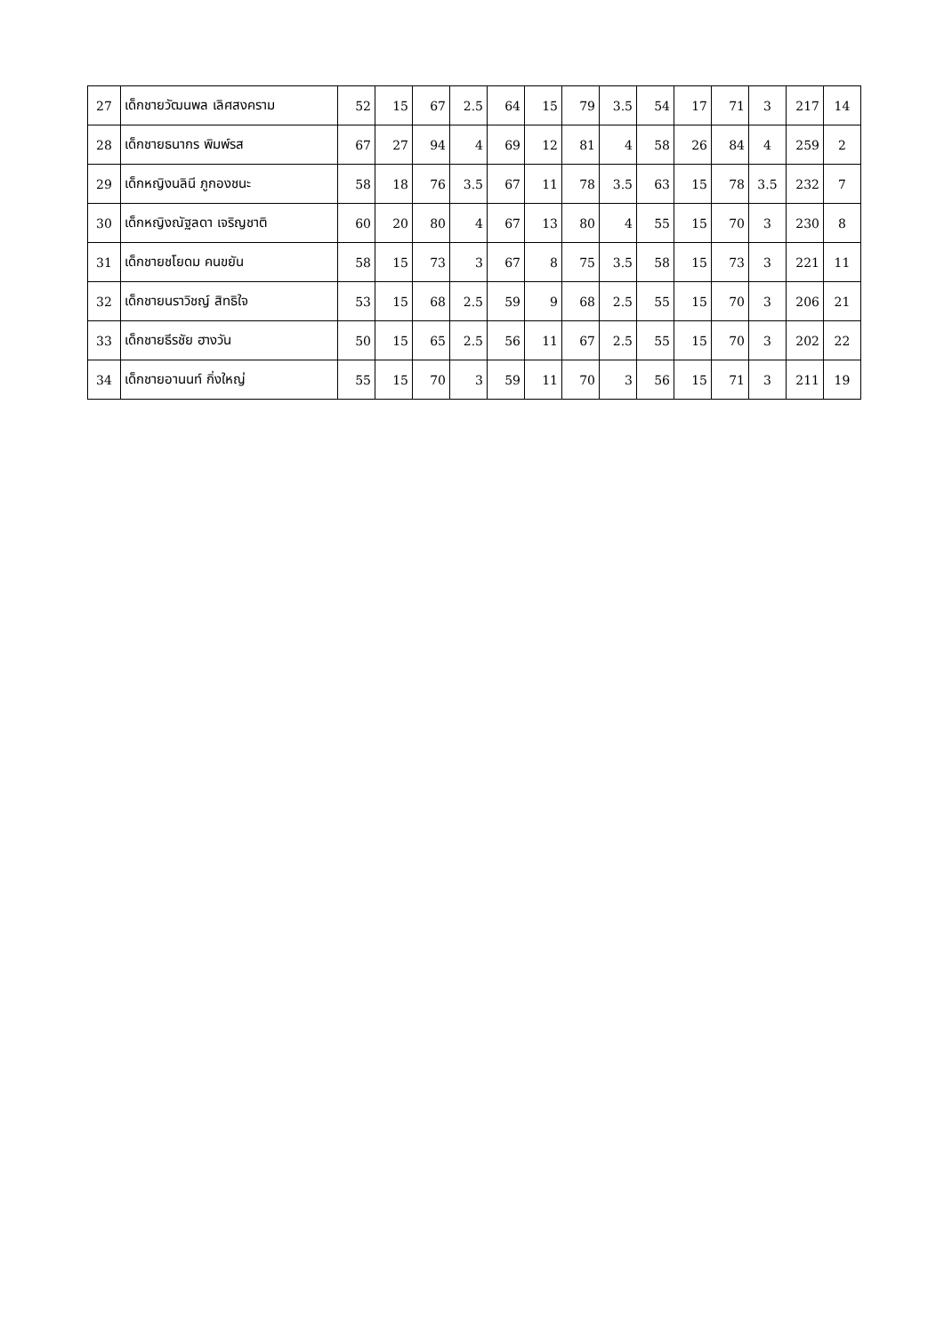| 27 | เด็กชายวัฒนพล เลิศสงคราม | 52 | 15 | 67 | 2.5 | 64 | 15 | 79 | 3.5 | 54 | 17 | 71 | 3 | 217 | 14 |
| 28 | เด็กชายธนากร พิมพ์รส | 67 | 27 | 94 | 4 | 69 | 12 | 81 | 4 | 58 | 26 | 84 | 4 | 259 | 2 |
| 29 | เด็กหญิงนลินี ภูกองชนะ | 58 | 18 | 76 | 3.5 | 67 | 11 | 78 | 3.5 | 63 | 15 | 78 | 3.5 | 232 | 7 |
| 30 | เด็กหญิงณัฐลดา เจริญชาติ | 60 | 20 | 80 | 4 | 67 | 13 | 80 | 4 | 55 | 15 | 70 | 3 | 230 | 8 |
| 31 | เด็กชายชโยดม คนขยัน | 58 | 15 | 73 | 3 | 67 | 8 | 75 | 3.5 | 58 | 15 | 73 | 3 | 221 | 11 |
| 32 | เด็กชายนราวิชญ์ สิทธิใจ | 53 | 15 | 68 | 2.5 | 59 | 9 | 68 | 2.5 | 55 | 15 | 70 | 3 | 206 | 21 |
| 33 | เด็กชายธีรชัย ฮางวัน | 50 | 15 | 65 | 2.5 | 56 | 11 | 67 | 2.5 | 55 | 15 | 70 | 3 | 202 | 22 |
| 34 | เด็กชายอานนท์ กิ่งใหญ่ | 55 | 15 | 70 | 3 | 59 | 11 | 70 | 3 | 56 | 15 | 71 | 3 | 211 | 19 |